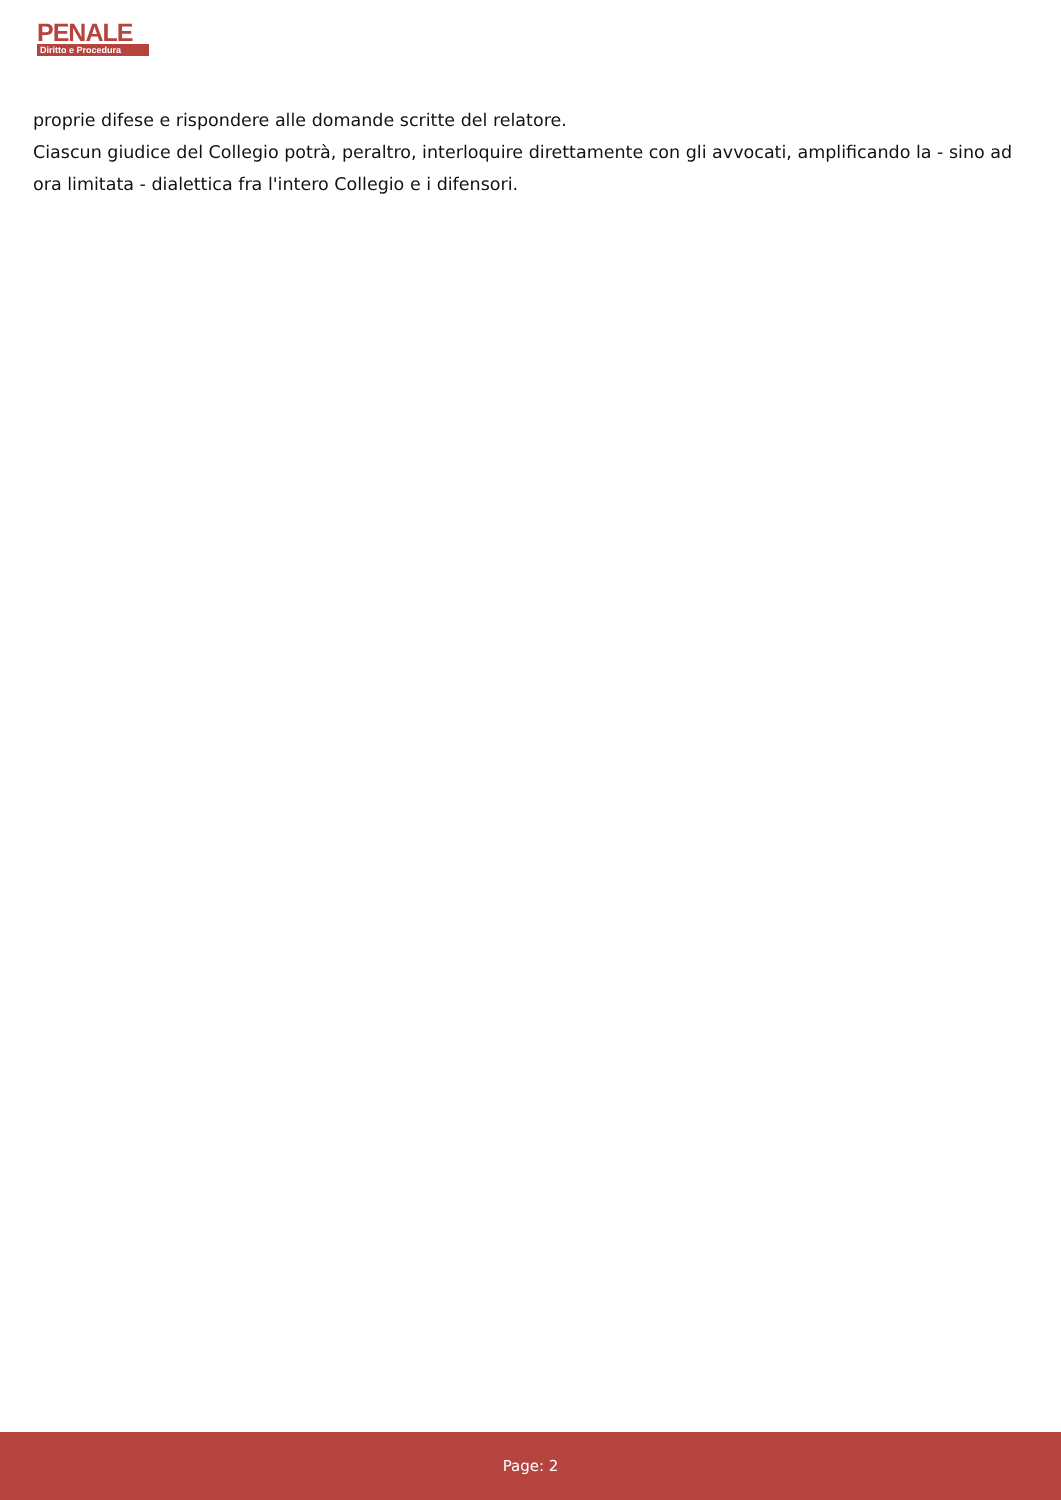PENALE
Diritto e Procedura
proprie difese e rispondere alle domande scritte del relatore.
Ciascun giudice del Collegio potrà, peraltro, interloquire direttamente con gli avvocati, amplificando la - sino ad ora limitata - dialettica fra l'intero Collegio e i difensori.
Page: 2